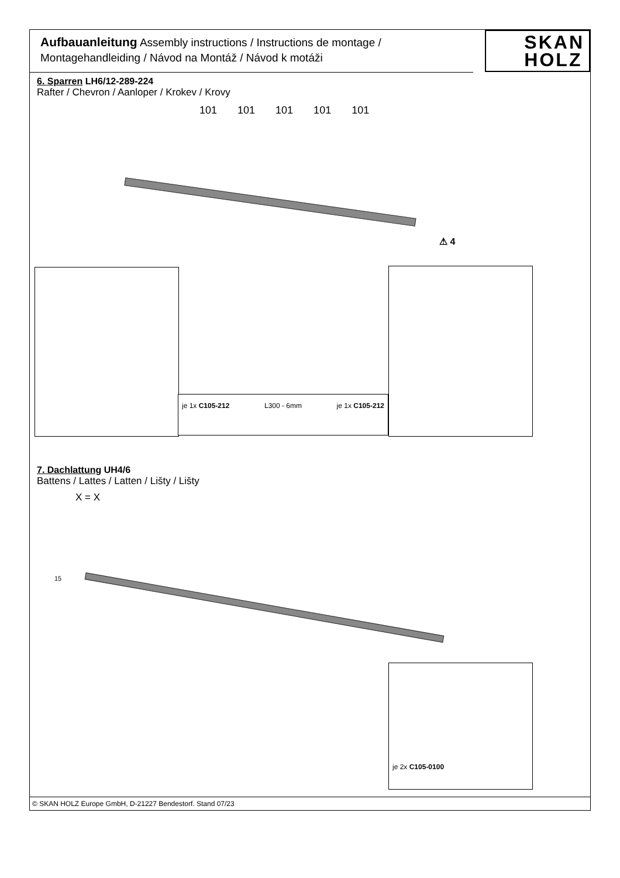Aufbauanleitung Assembly instructions / Instructions de montage /
Montagehandleiding / Návod na Montáž / Návod k motáži
SKAN
HOLZ
6. Sparren LH6/12-289-224
Rafter / Chevron / Aanloper / Krokev / Krovy
101 101 101 101 101
⚠ 4
je 1x C105-212 L300 - 6mm je 1x C105-212
7. Dachlattung UH4/6
Battens / Lattes / Latten / Lišty / Lišty
X = X
15
je 2x C105-0100
© SKAN HOLZ Europe GmbH, D-21227 Bendestorf. Stand 07/23